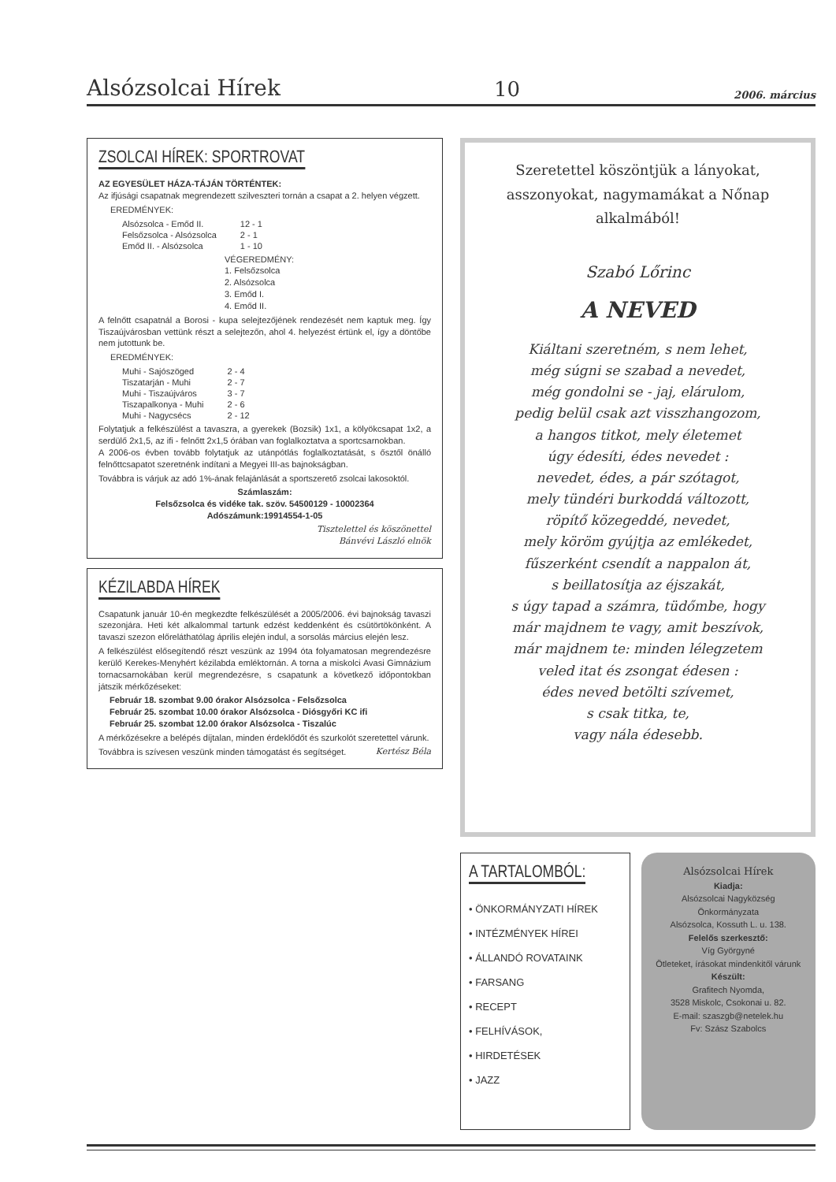Alsózsolcai Hírek 10 2006. március
ZSOLCAI HÍREK: SPORTROVAT
AZ EGYESÜLET HÁZA-TÁJÁN TÖRTÉNTEK:
Az ifjúsági csapatnak megrendezett szilveszteri tornán a csapat a 2. helyen végzett.
EREDMÉNYEK:
| Alsózsolca - Emőd II. | 12 - 1 |
| Felsőzsolca - Alsózsolca | 2 - 1 |
| Emőd II. - Alsózsolca | 1 - 10 |
VÉGEREDMÉNY:
1. Felsőzsolca
2. Alsózsolca
3. Emőd I.
4. Emőd II.
A felnőtt csapatnál a Borosi - kupa selejtezőjének rendezését nem kaptuk meg. Így Tiszaújvárosban vettünk részt a selejtezőn, ahol 4. helyezést értünk el, így a döntőbe nem jutottunk be.
EREDMÉNYEK:
| Muhi - Sajószöged | 2 - 4 |
| Tiszatarján - Muhi | 2 - 7 |
| Muhi - Tiszaújváros | 3 - 7 |
| Tiszapalkonya - Muhi | 2 - 6 |
| Muhi - Nagycsécs | 2 - 12 |
Folytatjuk a felkészülést a tavaszra, a gyerekek (Bozsik) 1x1, a kölyökcsapat 1x2, a serdülő 2x1,5, az ifi - felnőtt 2x1,5 órában van foglalkoztatva a sportcsarnokban.
A 2006-os évben tovább folytatjuk az utánpótlás foglalkoztatását, s ősztől önálló felnőttcsapatot szeretnénk indítani a Megyei III-as bajnokságban.
Továbbra is várjuk az adó 1%-ának felajánlását a sportszerető zsolcai lakosoktól.
Számlaszám:
Felsőzsolca és vidéke tak. szöv. 54500129 - 10002364
Adószámunk:19914554-1-05
Tisztelettel és köszönettel
Bánvévi László elnök
KÉZILABDA HÍREK
Csapatunk január 10-én megkezdte felkészülését a 2005/2006. évi bajnokság tavaszi szezonjára. Heti két alkalommal tartunk edzést keddenként és csütörtökönként. A tavaszi szezon előreláthatólag április elején indul, a sorsolás március elején lesz.
A felkészülést elősegítendő részt veszünk az 1994 óta folyamatosan megrendezésre kerülő Kerekes-Menyhért kézilabda emléktornán. A torna a miskolci Avasi Gimnázium tornacsarnokában kerül megrendezésre, s csapatunk a következő időpontokban játszik mérkőzéseket:
Február 18. szombat 9.00 órakor Alsózsolca - Felsőzsolca
Február 25. szombat 10.00 órakor Alsózsolca - Diósgyőri KC ifi
Február 25. szombat 12.00 órakor Alsózsolca - Tiszalúc
A mérkőzésekre a belépés díjtalan, minden érdeklődőt és szurkolót szeretettel várunk.
Továbbra is szívesen veszünk minden támogatást és segítséget. Kertész Béla
Szeretettel köszöntjük a lányokat, asszonyokat, nagymamákat a Nőnap alkalmából!
Szabó Lőrinc
A NEVED
Kiáltani szeretném, s nem lehet,
még súgni se szabad a nevedet,
még gondolni se - jaj, elárulom,
pedig belül csak azt visszhangozom,
a hangos titkot, mely életemet
úgy édesíti, édes nevedet :
nevedet, édes, a pár szótagot,
mely tündéri burkoddá változott,
röpítő közegeddé, nevedet,
mely köröm gyújtja az emlékedet,
fűszerként csendít a nappalon át,
s beillatosítja az éjszakát,
s úgy tapad a számra, tüdőmbe, hogy
már majdnem te vagy, amit beszívok,
már majdnem te: minden lélegzetem
veled itat és zsongat édesen :
édes neved betölti szívemet,
s csak titka, te,
vagy nála édesebb.
A TARTALOMBÓL:
• ÖNKORMÁNYZATI HÍREK
• INTÉZMÉNYEK HÍREI
• ÁLLANDÓ ROVATAINK
• FARSANG
• RECEPT
• FELHÍVÁSOK,
• HIRDETÉSEK
• JAZZ
Alsózsolcai Hírek
Kiadja:
Alsózsolcai Nagyközség Önkormányzata
Alsózsolca, Kossuth L. u. 138.
Felelős szerkesztő:
Víg Györgyné
Ötleteket, írásokat mindenkitől várunk
Készült:
Grafitech Nyomda,
3528 Miskolc, Csokonai u. 82.
E-mail: szaszgb@netelek.hu
Fv: Szász Szabolcs